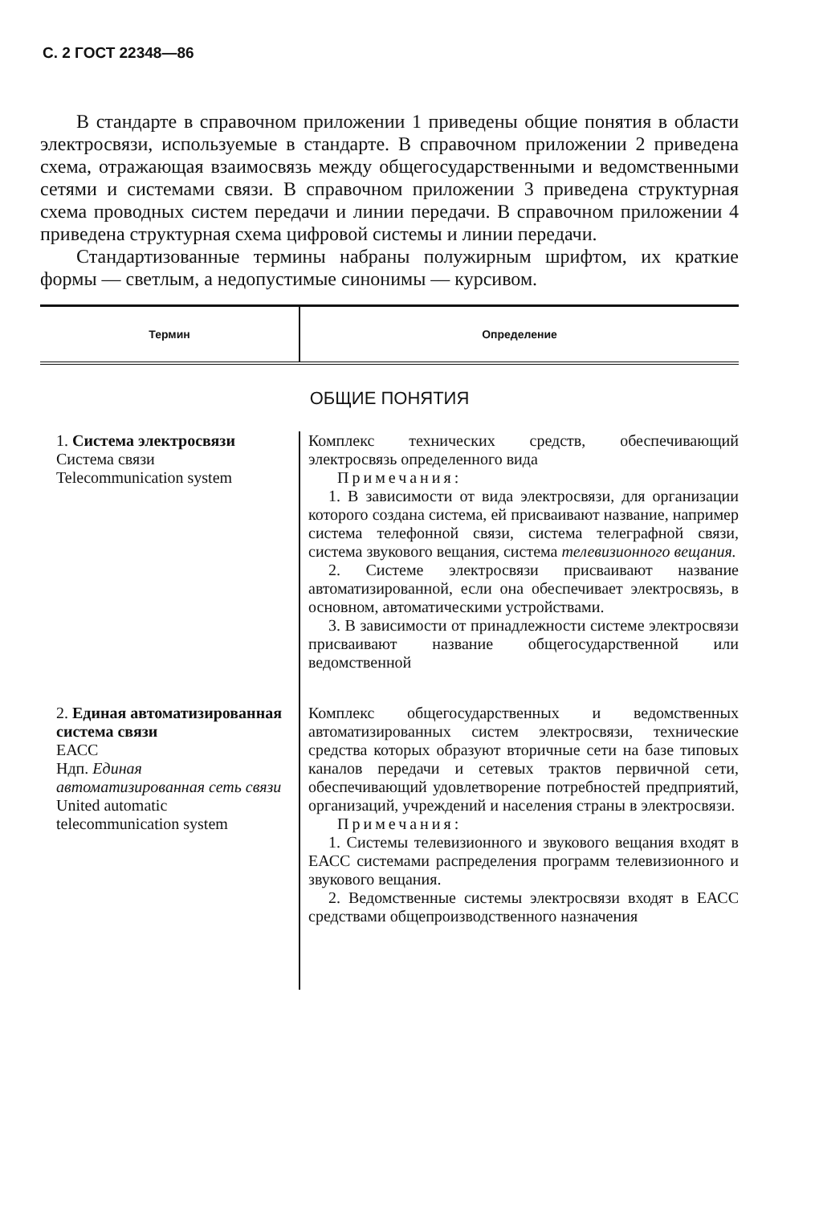С. 2 ГОСТ 22348—86
В стандарте в справочном приложении 1 приведены общие понятия в области электросвязи, используемые в стандарте. В справочном приложении 2 приведена схема, отражающая взаимосвязь между общегосударственными и ведомственными сетями и системами связи. В справочном приложении 3 приведена структурная схема проводных систем передачи и линии передачи. В справочном приложении 4 приведена структурная схема цифровой системы и линии передачи.
Стандартизованные термины набраны полужирным шрифтом, их краткие формы — светлым, а недопустимые синонимы — курсивом.
| Термин | Определение |
| --- | --- |
| ОБЩИЕ ПОНЯТИЯ | |
| 1. Система электросвязи Система связи Telecommunication system | Комплекс технических средств, обеспечивающий электросвязь определенного вида Примечания: 1. В зависимости от вида электросвязи, для организации которого создана система, ей присваивают название, например система телефонной связи, система телеграфной связи, система звукового вещания, система телевизионного вещания. 2. Системе электросвязи присваивают название автоматизированной, если она обеспечивает электросвязь, в основном, автоматическими устройствами. 3. В зависимости от принадлежности системе электросвязи присваивают название общегосударственной или ведомственной |
| 2. Единая автоматизированная система связи ЕАСС Ндп. Единая автоматизированная сеть связи United automatic telecommunication system | Комплекс общегосударственных и ведомственных автоматизированных систем электросвязи, технические средства которых образуют вторичные сети на базе типовых каналов передачи и сетевых трактов первичной сети, обеспечивающий удовлетворение потребностей предприятий, организаций, учреждений и населения страны в электросвязи. Примечания: 1. Системы телевизионного и звукового вещания входят в ЕАСС системами распределения программ телевизионного и звукового вещания. 2. Ведомственные системы электросвязи входят в ЕАСС средствами общепроизводственного назначения |